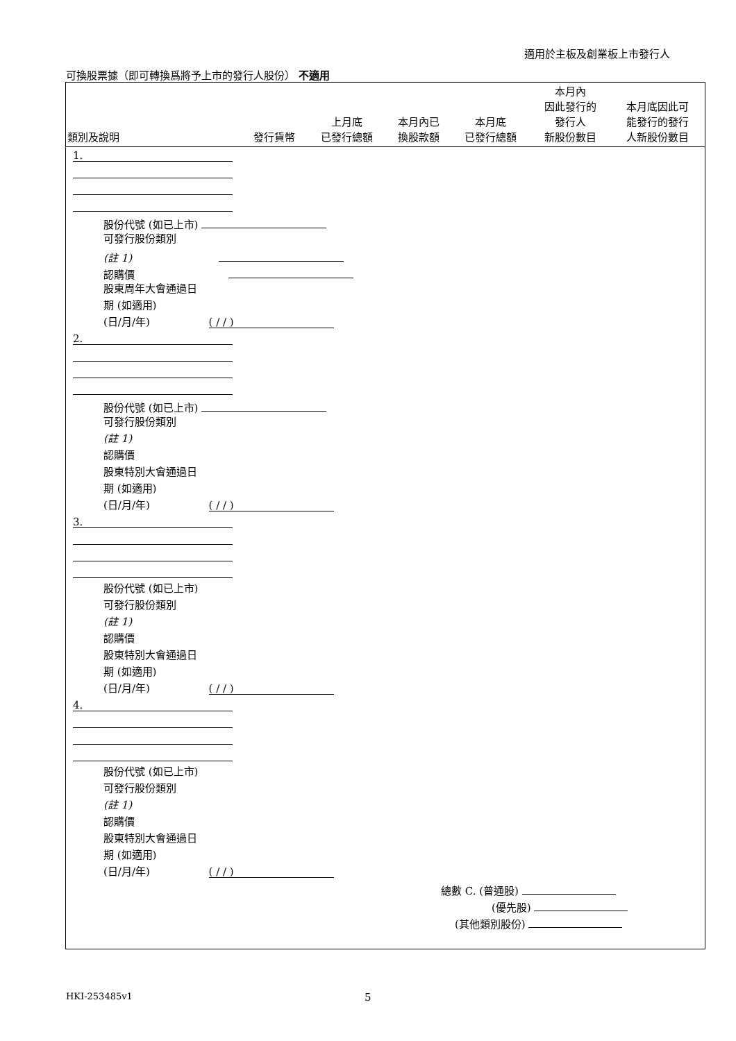適用於主板及創業板上市發行人
可換股票據（即可轉換爲將予上市的發行人股份） 不適用
| 類別及說明 | 發行貨幣 | 上月底 已發行總額 | 本月內已 換股款額 | 本月底 已發行總額 | 本月內 因此發行的 發行人 新股份數目 | 本月底因此可 能發行的發行 人新股份數目 |
| --- | --- | --- | --- | --- | --- | --- |
1.
股份代號 (如已上市)
可發行股份類別
(註 1)
認購價
股東周年大會通過日
期 (如適用)
(日/月/年) ( / / )
2.
股份代號 (如已上市)
可發行股份類別
(註 1)
認購價
股東特別大會通過日
期 (如適用)
(日/月/年) ( / / )
3.
股份代號 (如已上市)
可發行股份類別
(註 1)
認購價
股東特別大會通過日
期 (如適用)
(日/月/年) ( / / )
4.
股份代號 (如已上市)
可發行股份類別
(註 1)
認購價
股東特別大會通過日
期 (如適用)
(日/月/年) ( / / )
總數 C. (普通股)
(優先股)
(其他類別股份)
HKI-253485v1 5